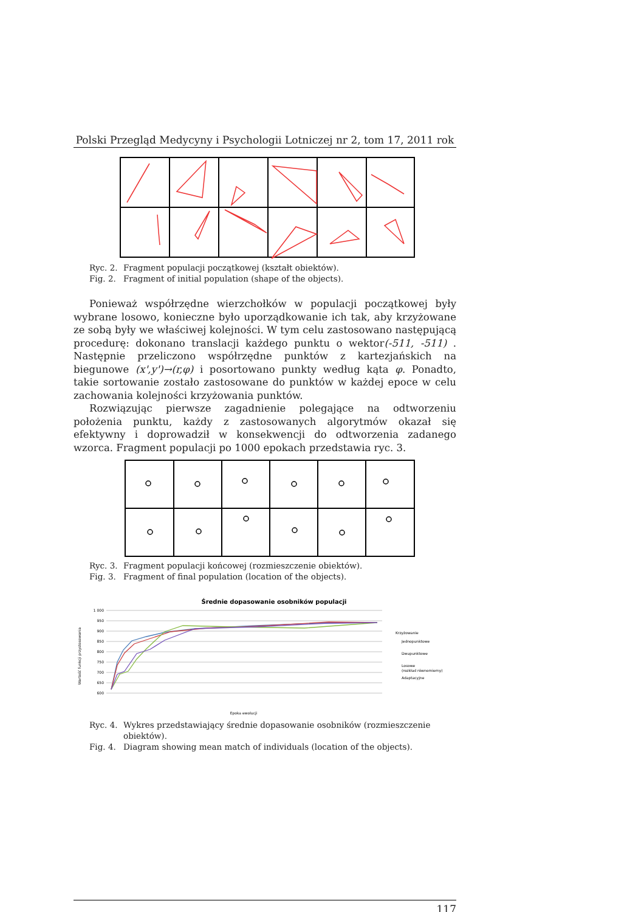Polski Przegląd Medycyny i Psychologii Lotniczej nr 2, tom 17, 2011 rok
Ryc. 2. Fragment populacji początkowej (kształt obiektów).
Fig. 2. Fragment of initial population (shape of the objects).
Ponieważ współrzędne wierzchołków w populacji początkowej były wybrane losowo, konieczne było uporządkowanie ich tak, aby krzyżowane ze sobą były we właściwej kolejności. W tym celu zastosowano następującą procedurę: dokonano translacji każdego punktu o wektor(-511, -511) . Następnie przeliczono współrzędne punktów z kartezjańskich na biegunowe (x',y')→(r,φ) i posortowano punkty według kąta φ. Ponadto, takie sortowanie zostało zastosowane do punktów w każdej epoce w celu zachowania kolejności krzyżowania punktów.
Rozwiązując pierwsze zagadnienie polegające na odtworzeniu położenia punktu, każdy z zastosowanych algorytmów okazał się efektywny i doprowadził w konsekwencji do odtworzenia zadanego wzorca. Fragment populacji po 1000 epokach przedstawia ryc. 3.
Ryc. 3. Fragment populacji końcowej (rozmieszczenie obiektów).
Fig. 3. Fragment of final population (location of the objects).
Średnie dopasowanie osobników populacji
1 000
950
900
850
800
750
700
650
600
Krzyżowanie
Jednopunktowe
Dwupunktowe
Losowe
(rozkład równomierny)
Adaptacyjne
Epoka ewolucji
Wartość funkcji przystosowania
Ryc. 4. Wykres przedstawiający średnie dopasowanie osobników (rozmieszczenie obiektów).
Fig. 4. Diagram showing mean match of individuals (location of the objects).
117